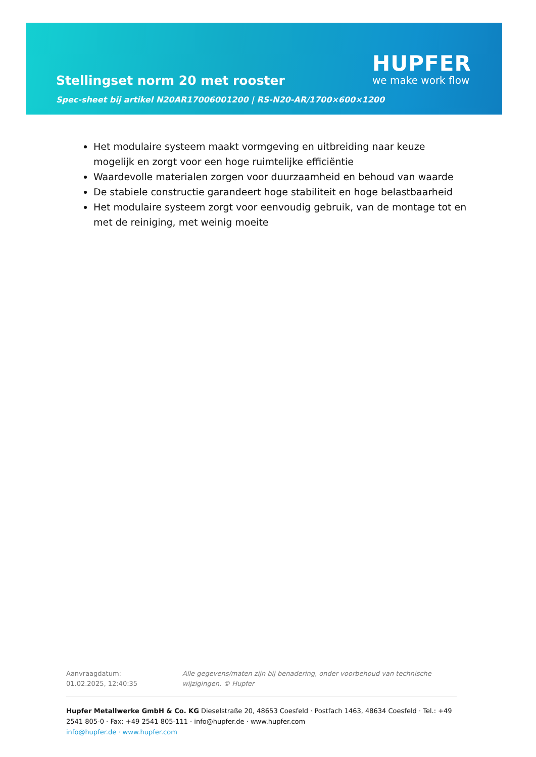Stellingset norm 20 met rooster
Spec-sheet bij artikel N20AR17006001200 | RS-N20-AR/1700×600×1200
HUPFER
we make work flow
Het modulaire systeem maakt vormgeving en uitbreiding naar keuze mogelijk en zorgt voor een hoge ruimtelijke efficiëntie
Waardevolle materialen zorgen voor duurzaamheid en behoud van waarde
De stabiele constructie garandeert hoge stabiliteit en hoge belastbaarheid
Het modulaire systeem zorgt voor eenvoudig gebruik, van de montage tot en met de reiniging, met weinig moeite
Aanvraagdatum: 01.02.2025, 12:40:35
Alle gegevens/maten zijn bij benadering, onder voorbehoud van technische wijzigingen. © Hupfer
Hupfer Metallwerke GmbH & Co. KG Dieselstraße 20, 48653 Coesfeld · Postfach 1463, 48634 Coesfeld · Tel.: +49 2541 805-0 · Fax: +49 2541 805-111 · info@hupfer.de · www.hupfer.com
info@hupfer.de · www.hupfer.com